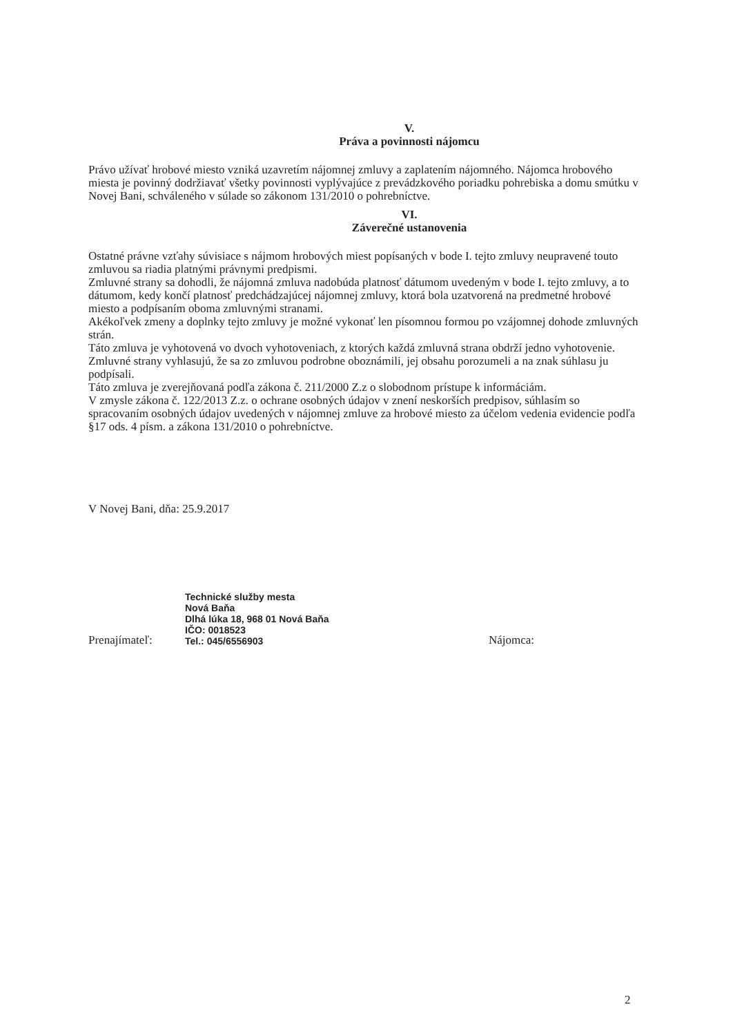V.
Práva a povinnosti nájomcu
Právo užívať hrobové miesto vzniká uzavretím nájomnej zmluvy a zaplatením nájomného. Nájomca hrobového miesta je povinný dodržiavať všetky povinnosti vyplývajúce z prevádzkového poriadku pohrebiska a domu smútku v Novej Bani, schváleného v súlade so zákonom 131/2010 o pohrebníctve.
VI.
Záverečné ustanovenia
Ostatné právne vzťahy súvisiace s nájmom hrobových miest popísaných v bode I. tejto zmluvy neupravené touto zmluvou sa riadia platnými právnymi predpismi.
Zmluvné strany sa dohodli, že nájomná zmluva nadobúda platnosť dátumom uvedeným v bode I. tejto zmluvy, a to dátumom, kedy končí platnosť predchádzajúcej nájomnej zmluvy, ktorá bola uzatvorená na predmetné hrobové miesto a podpísaním oboma zmluvnými stranami.
Akékoľvek zmeny a doplnky tejto zmluvy je možné vykonať len písomnou formou po vzájomnej dohode zmluvných strán.
Táto zmluva je vyhotovená vo dvoch vyhotoveniach, z ktorých každá zmluvná strana obdrží jedno vyhotovenie.
Zmluvné strany vyhlasujú, že sa zo zmluvou podrobne oboznámili, jej obsahu porozumeli a na znak súhlasu ju podpísali.
Táto zmluva je zverejňovaná podľa zákona č. 211/2000 Z.z o slobodnom prístupe k informáciám.
V zmysle zákona č. 122/2013 Z.z. o ochrane osobných údajov v znení neskorších predpisov, súhlasím so spracovaním osobných údajov uvedených v nájomnej zmluve za hrobové miesto za účelom vedenia evidencie podľa §17 ods. 4 písm. a zákona 131/2010 o pohrebníctve.
V Novej Bani, dňa: 25.9.2017
Prenajímateľ:
Technické služby mesta
Nová Baňa
Dlhá lúka 18, 968 01 Nová Baňa
IČO: 0018523
Tel.: 045/6556903
Nájomca:
2